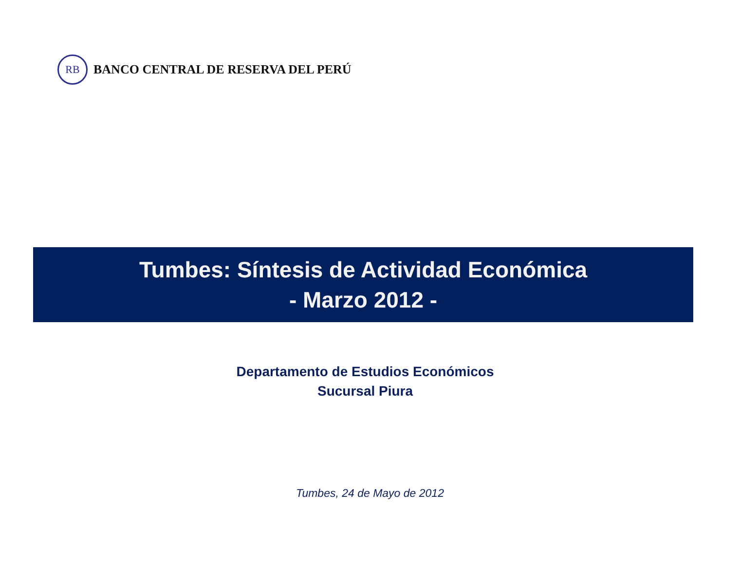RB
BANCO CENTRAL DE RESERVA DEL PERÚ
Tumbes: Síntesis de Actividad Económica
- Marzo 2012 -
Departamento de Estudios Económicos
Sucursal Piura
Tumbes, 24 de Mayo de 2012